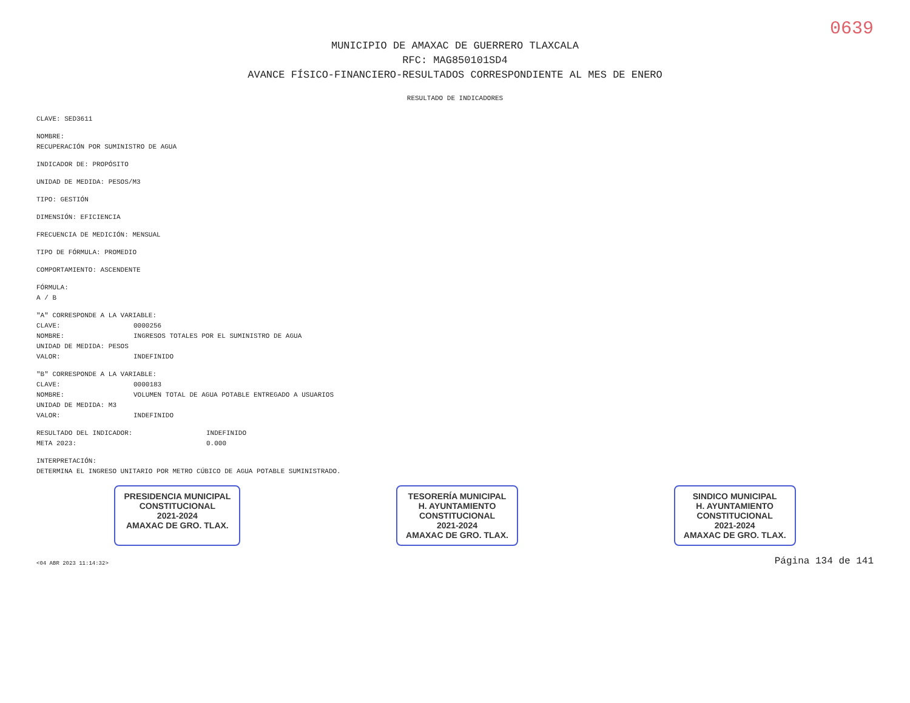0639
MUNICIPIO DE AMAXAC DE GUERRERO TLAXCALA
RFC: MAG850101SD4
AVANCE FÍSICO-FINANCIERO-RESULTADOS CORRESPONDIENTE AL MES DE ENERO
RESULTADO DE INDICADORES
CLAVE: SED3611
NOMBRE:
RECUPERACIÓN POR SUMINISTRO DE AGUA
INDICADOR DE: PROPÓSITO
UNIDAD DE MEDIDA: PESOS/M3
TIPO: GESTIÓN
DIMENSIÓN: EFICIENCIA
FRECUENCIA DE MEDICIÓN: MENSUAL
TIPO DE FÓRMULA: PROMEDIO
COMPORTAMIENTO: ASCENDENTE
FÓRMULA:
A / B
"A" CORRESPONDE A LA VARIABLE:
CLAVE: 0000256
NOMBRE: INGRESOS TOTALES POR EL SUMINISTRO DE AGUA
UNIDAD DE MEDIDA: PESOS
VALOR: INDEFINIDO
"B" CORRESPONDE A LA VARIABLE:
CLAVE: 0000183
NOMBRE: VOLUMEN TOTAL DE AGUA POTABLE ENTREGADO A USUARIOS
UNIDAD DE MEDIDA: M3
VALOR: INDEFINIDO
RESULTADO DEL INDICADOR: INDEFINIDO
META 2023: 0.000
INTERPRETACIÓN:
DETERMINA EL INGRESO UNITARIO POR METRO CÚBICO DE AGUA POTABLE SUMINISTRADO.
PRESIDENCIA MUNICIPAL
CONSTITUCIONAL
2021-2024
AMAXAC DE GRO. TLAX.
TESORERÍA MUNICIPAL
H. AYUNTAMIENTO
CONSTITUCIONAL
2021-2024
AMAXAC DE GRO. TLAX.
SINDICO MUNICIPAL
H. AYUNTAMIENTO
CONSTITUCIONAL
2021-2024
AMAXAC DE GRO. TLAX.
<04 ABR 2023 11:14:32> Página 134 de 141